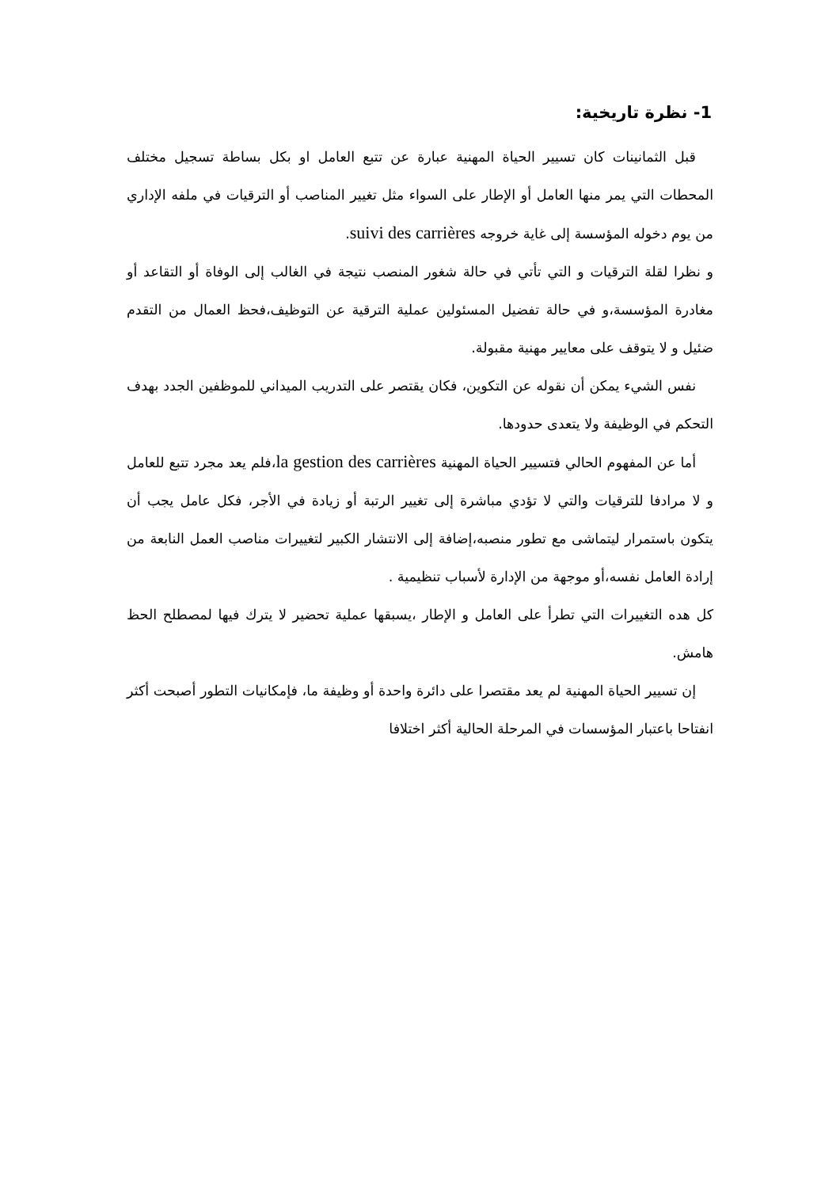1- نظرة تاريخية:
قبل الثمانينات كان تسيير الحياة المهنية عبارة عن تتبع العامل او بكل بساطة تسجيل مختلف المحطات التي يمر منها العامل أو الإطار على السواء مثل تغيير المناصب أو الترقيات في ملفه الإداري من يوم دخوله المؤسسة إلى غاية خروجه suivi des carrières.
و نظرا لقلة الترقيات و التي تأتي في حالة شغور المنصب نتيجة في الغالب إلى الوفاة أو التقاعد أو مغادرة المؤسسة،و في حالة تفضيل المسئولين عملية الترقية عن التوظيف،فحظ العمال من التقدم ضئيل و لا يتوقف على معايير مهنية مقبولة.
نفس الشيء يمكن أن نقوله عن التكوين، فكان يقتصر على التدريب الميداني للموظفين الجدد بهدف التحكم في الوظيفة ولا يتعدى حدودها.
أما عن المفهوم الحالي فتسيير الحياة المهنية la gestion des carrières،فلم يعد مجرد تتبع للعامل و لا مرادفا للترقيات والتي لا تؤدي مباشرة إلى تغيير الرتبة أو زيادة في الأجر، فكل عامل يجب أن يتكون باستمرار ليتماشى مع تطور منصبه،إضافة إلى الانتشار الكبير لتغييرات مناصب العمل النابعة من إرادة العامل نفسه،أو موجهة من الإدارة لأسباب تنظيمية .
كل هده التغييرات التي تطرأ على العامل و الإطار ،يسبقها عملية تحضير لا يترك فيها لمصطلح الحظ هامش.
إن تسيير الحياة المهنية لم يعد مقتصرا على دائرة واحدة أو وظيفة ما، فإمكانيات التطور أصبحت أكثر انفتاحا باعتبار المؤسسات في المرحلة الحالية أكثر اختلافا